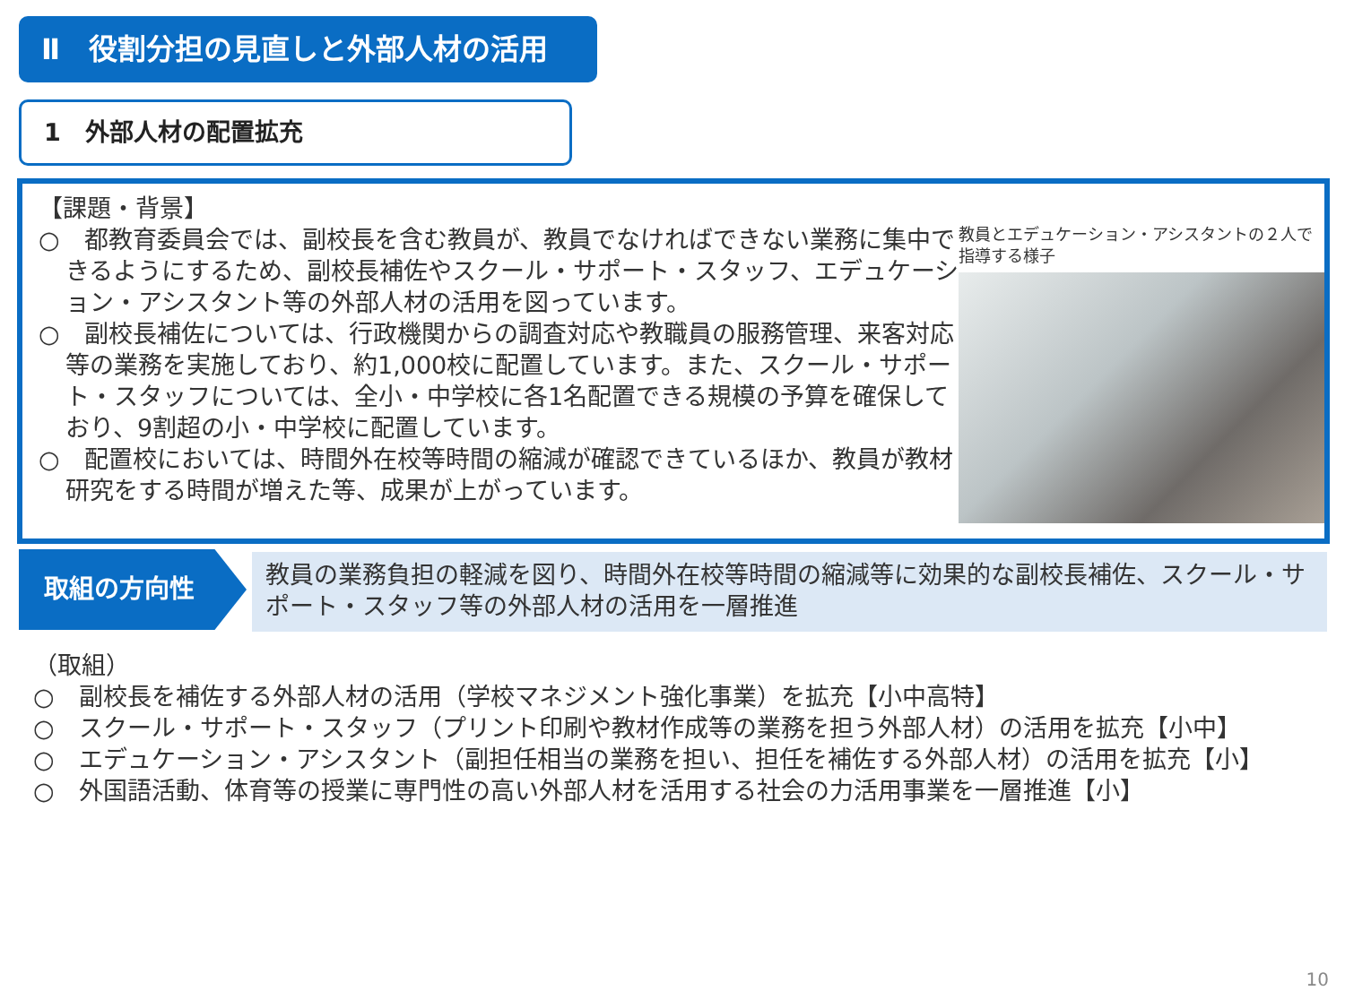Ⅱ　役割分担の見直しと外部人材の活用
1　外部人材の配置拡充
【課題・背景】
○　都教育委員会では、副校長を含む教員が、教員でなければできない業務に集中できるようにするため、副校長補佐やスクール・サポート・スタッフ、エデュケーション・アシスタント等の外部人材の活用を図っています。
○　副校長補佐については、行政機関からの調査対応や教職員の服務管理、来客対応等の業務を実施しており、約1,000校に配置しています。また、スクール・サポート・スタッフについては、全小・中学校に各1名配置できる規模の予算を確保しており、9割超の小・中学校に配置しています。
○　配置校においては、時間外在校等時間の縮減が確認できているほか、教員が教材研究をする時間が増えた等、成果が上がっています。
教員とエデュケーション・アシスタントの２人で指導する様子
取組の方向性
教員の業務負担の軽減を図り、時間外在校等時間の縮減等に効果的な副校長補佐、スクール・サポート・スタッフ等の外部人材の活用を一層推進
（取組）
○　副校長を補佐する外部人材の活用（学校マネジメント強化事業）を拡充【小中高特】
○　スクール・サポート・スタッフ（プリント印刷や教材作成等の業務を担う外部人材）の活用を拡充【小中】
○　エデュケーション・アシスタント（副担任相当の業務を担い、担任を補佐する外部人材）の活用を拡充【小】
○　外国語活動、体育等の授業に専門性の高い外部人材を活用する社会の力活用事業を一層推進【小】
10